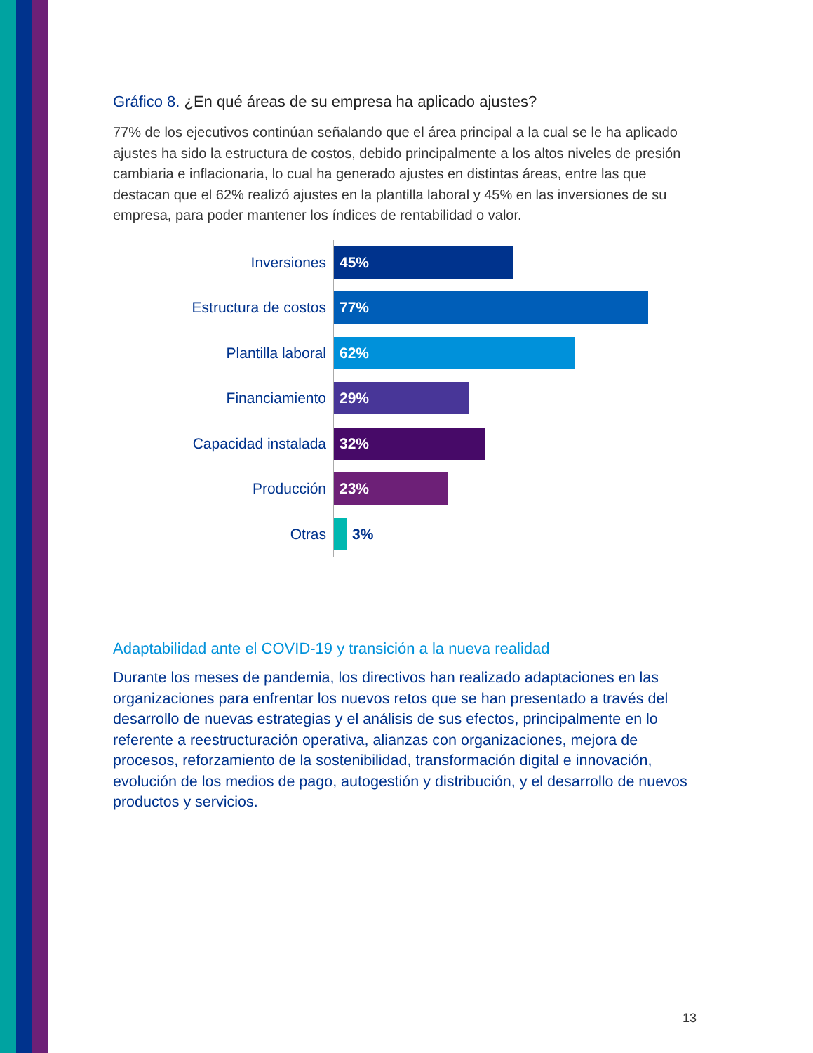Gráfico 8. ¿En qué áreas de su empresa ha aplicado ajustes?
77% de los ejecutivos continúan señalando que el área principal a la cual se le ha aplicado ajustes ha sido la estructura de costos, debido principalmente a los altos niveles de presión cambiaria e inflacionaria, lo cual ha generado ajustes en distintas áreas, entre las que destacan que el 62% realizó ajustes en la plantilla laboral y 45% en las inversiones de su empresa, para poder mantener los índices de rentabilidad o valor.
Inversiones
45%
Estructura de costos
77%
Plantilla laboral
62%
Financiamiento
29%
Capacidad instalada
32%
Producción
23%
Otras
3%
Adaptabilidad ante el COVID-19 y transición a la nueva realidad
Durante los meses de pandemia, los directivos han realizado adaptaciones en las organizaciones para enfrentar los nuevos retos que se han presentado a través del desarrollo de nuevas estrategias y el análisis de sus efectos, principalmente en lo referente a reestructuración operativa, alianzas con organizaciones, mejora de procesos, reforzamiento de la sostenibilidad, transformación digital e innovación, evolución de los medios de pago, autogestión y distribución, y el desarrollo de nuevos productos y servicios.
13